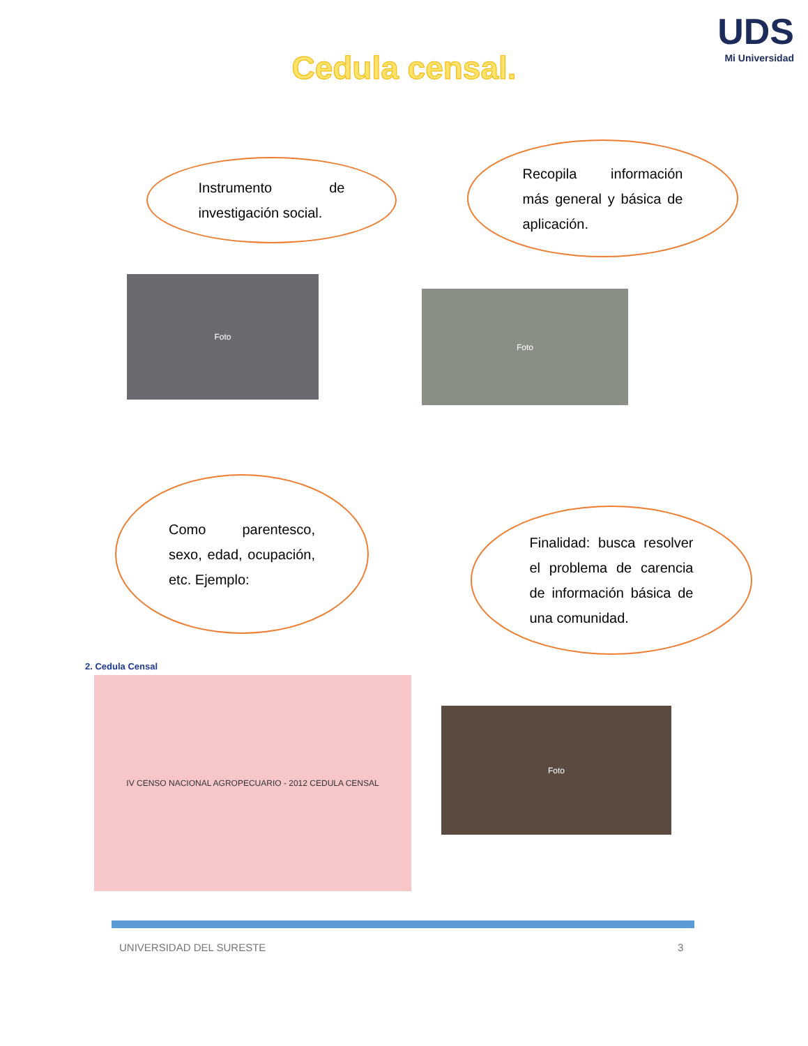UDS
Mi Universidad
Cedula censal.
Instrumento de investigación social.
Recopila información más general y básica de aplicación.
Foto
Foto
Como parentesco, sexo, edad, ocupación, etc. Ejemplo:
Finalidad: busca resolver el problema de carencia de información básica de una comunidad.
2. Cedula Censal
IV CENSO NACIONAL AGROPECUARIO - 2012 CEDULA CENSAL
Foto
UNIVERSIDAD DEL SURESTE 3